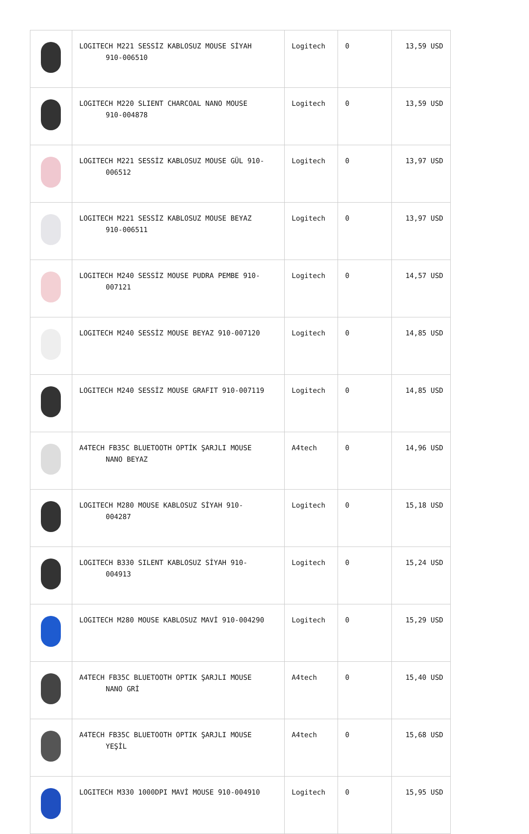| | LOGITECH M221 SESSİZ KABLOSUZ MOUSE SİYAH 910-006510 | Logitech | 0 | 13,59 USD |
| | LOGITECH M220 SLIENT CHARCOAL NANO MOUSE 910-004878 | Logitech | 0 | 13,59 USD |
| | LOGITECH M221 SESSİZ KABLOSUZ MOUSE GÜL 910- 006512 | Logitech | 0 | 13,97 USD |
| | LOGITECH M221 SESSİZ KABLOSUZ MOUSE BEYAZ 910-006511 | Logitech | 0 | 13,97 USD |
| | LOGITECH M240 SESSİZ MOUSE PUDRA PEMBE 910- 007121 | Logitech | 0 | 14,57 USD |
| | LOGITECH M240 SESSİZ MOUSE BEYAZ 910-007120 | Logitech | 0 | 14,85 USD |
| | LOGITECH M240 SESSİZ MOUSE GRAFIT 910-007119 | Logitech | 0 | 14,85 USD |
| | A4TECH FB35C BLUETOOTH OPTİK ŞARJLI MOUSE NANO BEYAZ | A4tech | 0 | 14,96 USD |
| | LOGITECH M280 MOUSE KABLOSUZ SİYAH 910- 004287 | Logitech | 0 | 15,18 USD |
| | LOGITECH B330 SILENT KABLOSUZ SİYAH 910- 004913 | Logitech | 0 | 15,24 USD |
| | LOGITECH M280 MOUSE KABLOSUZ MAVİ 910-004290 | Logitech | 0 | 15,29 USD |
| | A4TECH FB35C BLUETOOTH OPTIK ŞARJLI MOUSE NANO GRİ | A4tech | 0 | 15,40 USD |
| | A4TECH FB35C BLUETOOTH OPTIK ŞARJLI MOUSE YEŞİL | A4tech | 0 | 15,68 USD |
| | LOGITECH M330 1000DPI MAVİ MOUSE 910-004910 | Logitech | 0 | 15,95 USD |